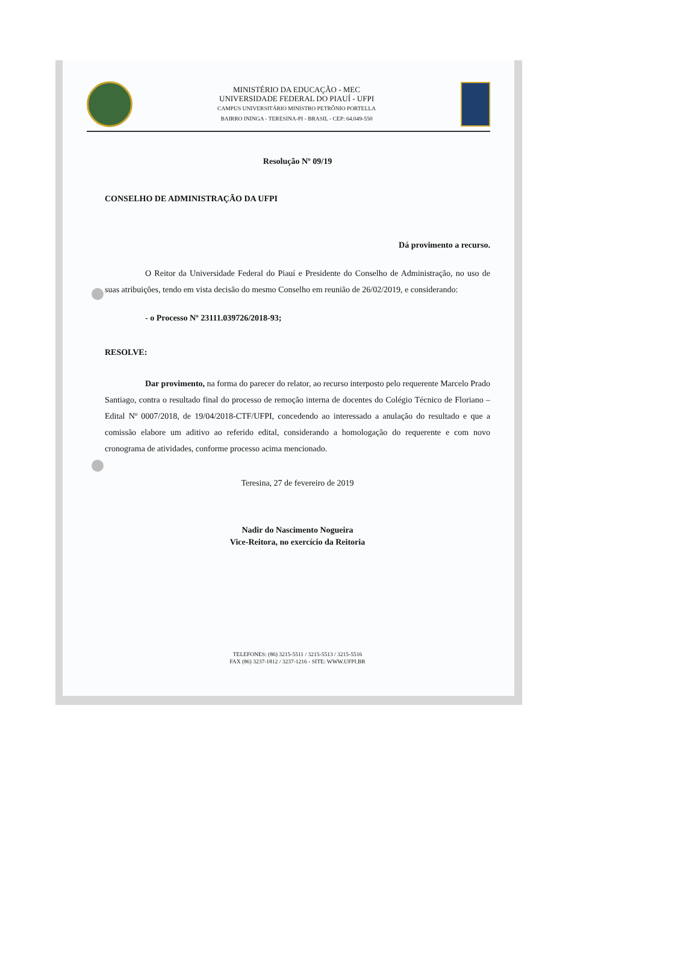MINISTÉRIO DA EDUCAÇÃO - MEC
UNIVERSIDADE FEDERAL DO PIAUÍ - UFPI
CAMPUS UNIVERSITÁRIO MINISTRO PETRÔNIO PORTELLA
BAIRRO ININGA - TERESINA-PI - BRASIL - CEP: 64.049-550
Resolução Nº 09/19
CONSELHO DE ADMINISTRAÇÃO DA UFPI
Dá provimento a recurso.
O Reitor da Universidade Federal do Piauí e Presidente do Conselho de Administração, no uso de suas atribuições, tendo em vista decisão do mesmo Conselho em reunião de 26/02/2019, e considerando:
- o Processo Nº 23111.039726/2018-93;
RESOLVE:
Dar provimento, na forma do parecer do relator, ao recurso interposto pelo requerente Marcelo Prado Santiago, contra o resultado final do processo de remoção interna de docentes do Colégio Técnico de Floriano – Edital Nº 0007/2018, de 19/04/2018-CTF/UFPI, concedendo ao interessado a anulação do resultado e que a comissão elabore um aditivo ao referido edital, considerando a homologação do requerente e com novo cronograma de atividades, conforme processo acima mencionado.
Teresina, 27 de fevereiro de 2019
Nadir do Nascimento Nogueira
Vice-Reitora, no exercício da Reitoria
TELEFONES: (86) 3215-5511 / 3215-5513 / 3215-5516
FAX (86) 3237-1812 / 3237-1216 - SITE: WWW.UFPI.BR